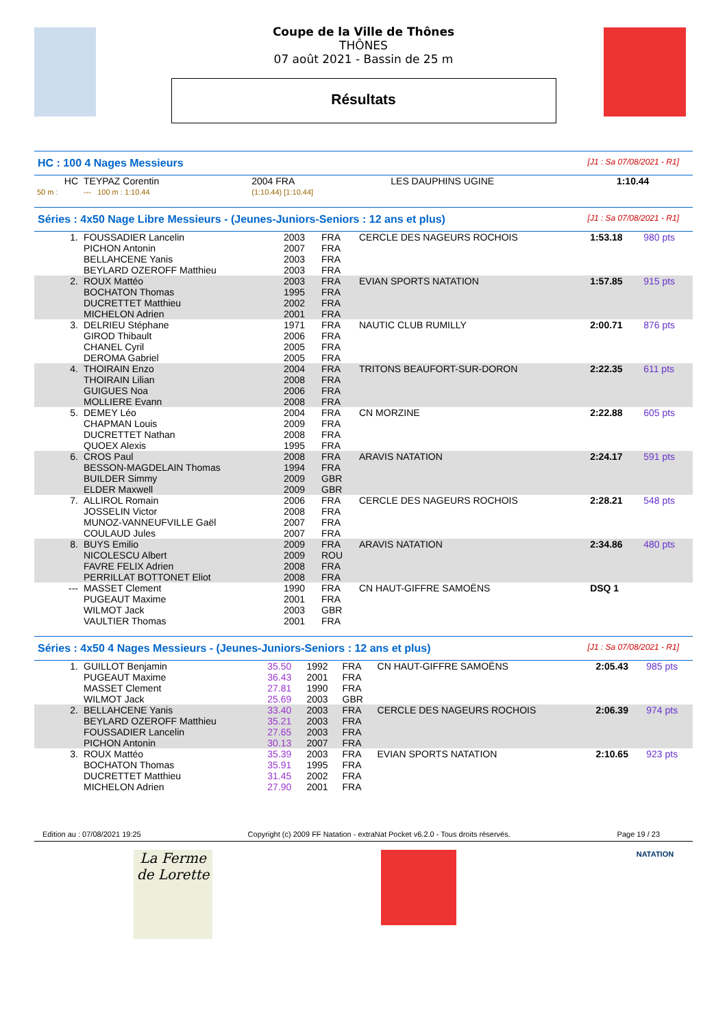Coupe de la Ville de Thônes
THÔNES
07 août 2021 - Bassin de 25 m
Résultats
HC : 100 4 Nages Messieurs [J1 : Sa 07/08/2021 - R1]
| HC | TEYPAZ Corentin | 2004 FRA | LES DAUPHINS UGINE | 1:10.44 |
| 50 m : | --- 100 m : 1:10.44 | (1:10.44) [1:10.44] | | |
Séries : 4x50 Nage Libre Messieurs - (Jeunes-Juniors-Seniors : 12 ans et plus) [J1 : Sa 07/08/2021 - R1]
| 1. | FOUSSADIER Lancelin PICHON Antonin BELLAHCENE Yanis BEYLARD OZEROFF Matthieu | 2003 2007 2003 2003 | FRA FRA FRA FRA | CERCLE DES NAGEURS ROCHOIS | 1:53.18 | 980 pts |
| 2. | ROUX Mattéo BOCHATON Thomas DUCRETTET Matthieu MICHELON Adrien | 2003 1995 2002 2001 | FRA FRA FRA FRA | EVIAN SPORTS NATATION | 1:57.85 | 915 pts |
| 3. | DELRIEU Stéphane GIROD Thibault CHANEL Cyril DEROMA Gabriel | 1971 2006 2005 2005 | FRA FRA FRA FRA | NAUTIC CLUB RUMILLY | 2:00.71 | 876 pts |
| 4. | THOIRAIN Enzo THOIRAIN Lilian GUIGUES Noa MOLLIERE Evann | 2004 2008 2006 2008 | FRA FRA FRA FRA | TRITONS BEAUFORT-SUR-DORON | 2:22.35 | 611 pts |
| 5. | DEMEY Léo CHAPMAN Louis DUCRETTET Nathan QUOEX Alexis | 2004 2009 2008 1995 | FRA FRA FRA FRA | CN MORZINE | 2:22.88 | 605 pts |
| 6. | CROS Paul BESSON-MAGDELAIN Thomas BUILDER Simmy ELDER Maxwell | 2008 1994 2009 2009 | FRA FRA GBR GBR | ARAVIS NATATION | 2:24.17 | 591 pts |
| 7. | ALLIROL Romain JOSSELIN Victor MUNOZ-VANNEUFVILLE Gaël COULAUD Jules | 2006 2008 2007 2007 | FRA FRA FRA FRA | CERCLE DES NAGEURS ROCHOIS | 2:28.21 | 548 pts |
| 8. | BUYS Emilio NICOLESCU Albert FAVRE FELIX Adrien PERRILLAT BOTTONET Eliot | 2009 2009 2008 2008 | FRA ROU FRA FRA | ARAVIS NATATION | 2:34.86 | 480 pts |
| --- | MASSET Clement PUGEAUT Maxime WILMOT Jack VAULTIER Thomas | 1990 2001 2003 2001 | FRA FRA GBR FRA | CN HAUT-GIFFRE SAMOËNS | DSQ 1 | |
Séries : 4x50 4 Nages Messieurs - (Jeunes-Juniors-Seniors : 12 ans et plus) [J1 : Sa 07/08/2021 - R1]
| 1. | GUILLOT Benjamin PUGEAUT Maxime MASSET Clement WILMOT Jack | 35.50 36.43 27.81 25.69 | 1992 2001 1990 2003 | FRA FRA FRA GBR | CN HAUT-GIFFRE SAMOËNS | 2:05.43 | 985 pts |
| 2. | BELLAHCENE Yanis BEYLARD OZEROFF Matthieu FOUSSADIER Lancelin PICHON Antonin | 33.40 35.21 27.65 30.13 | 2003 2003 2003 2007 | FRA FRA FRA FRA | CERCLE DES NAGEURS ROCHOIS | 2:06.39 | 974 pts |
| 3. | ROUX Mattéo BOCHATON Thomas DUCRETTET Matthieu MICHELON Adrien | 35.39 35.91 31.45 27.90 | 2003 1995 2002 2001 | FRA FRA FRA FRA | EVIAN SPORTS NATATION | 2:10.65 | 923 pts |
Edition au : 07/08/2021 19:25 Copyright (c) 2009 FF Natation - extraNat Pocket v6.2.0 - Tous droits réservés. Page 19 / 23
La Ferme de Lorette
NATATION